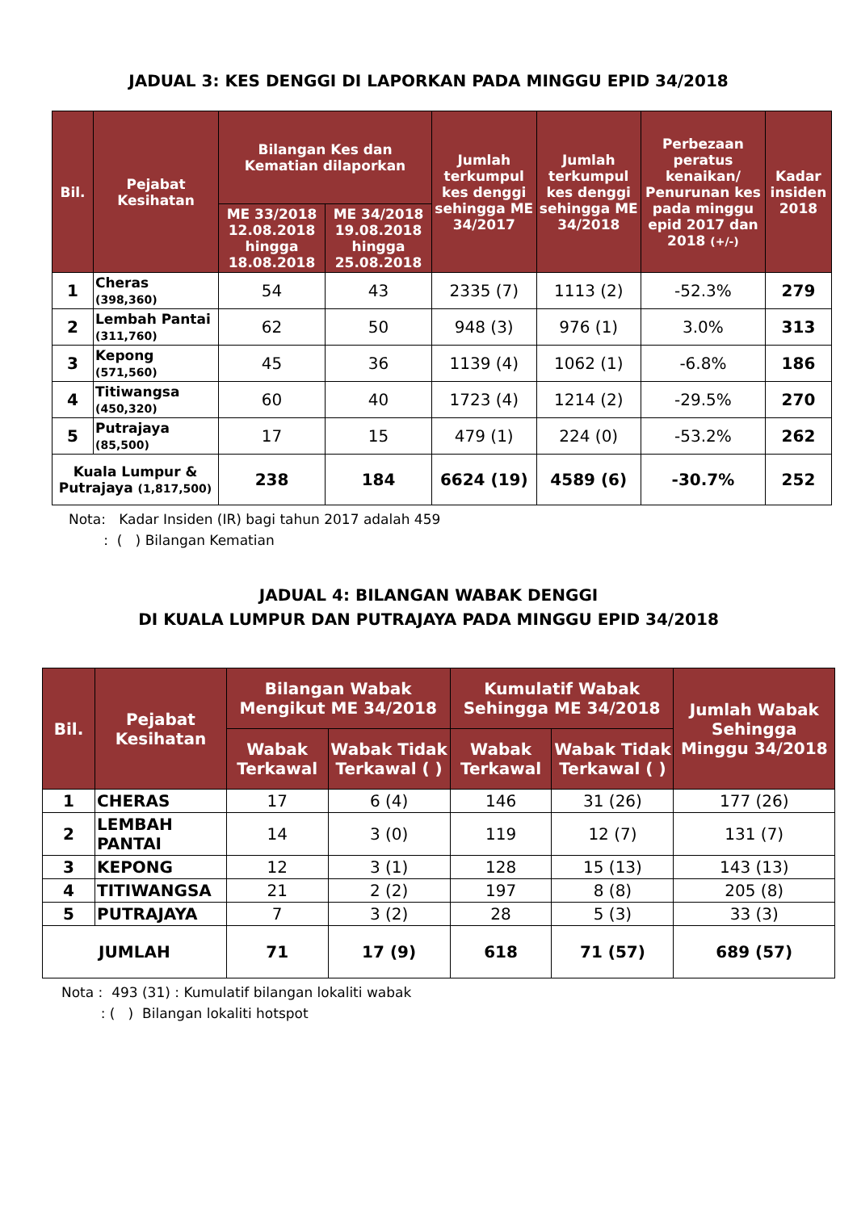JADUAL 3: KES DENGGI DI LAPORKAN PADA MINGGU EPID 34/2018
| Bil. | Pejabat Kesihatan | Bilangan Kes dan Kematian dilaporkan | | Jumlah terkumpul kes denggi sehingga ME 34/2017 | Jumlah terkumpul kes denggi sehingga ME 34/2018 | Perbezaan peratus kenaikan/ Penurunan kes pada minggu epid 2017 dan 2018 (+/-) | Kadar insiden 2018 |
| --- | --- | --- | --- | --- | --- | --- | --- |
| | | ME 33/2018 12.08.2018 hingga 18.08.2018 | ME 34/2018 19.08.2018 hingga 25.08.2018 | | | | |
| 1 | Cheras (398,360) | 54 | 43 | 2335 (7) | 1113 (2) | -52.3% | 279 |
| 2 | Lembah Pantai (311,760) | 62 | 50 | 948 (3) | 976 (1) | 3.0% | 313 |
| 3 | Kepong (571,560) | 45 | 36 | 1139 (4) | 1062 (1) | -6.8% | 186 |
| 4 | Titiwangsa (450,320) | 60 | 40 | 1723 (4) | 1214 (2) | -29.5% | 270 |
| 5 | Putrajaya (85,500) | 17 | 15 | 479 (1) | 224 (0) | -53.2% | 262 |
| Kuala Lumpur & Putrajaya (1,817,500) | | 238 | 184 | 6624 (19) | 4589 (6) | -30.7% | 252 |
Nota: Kadar Insiden (IR) bagi tahun 2017 adalah 459
: ( ) Bilangan Kematian
JADUAL 4: BILANGAN WABAK DENGGI
DI KUALA LUMPUR DAN PUTRAJAYA PADA MINGGU EPID 34/2018
| Bil. | Pejabat Kesihatan | Bilangan Wabak Mengikut ME 34/2018 | | Kumulatif Wabak Sehingga ME 34/2018 | | Jumlah Wabak Sehingga Minggu 34/2018 |
| --- | --- | --- | --- | --- | --- | --- |
| | | Wabak Terkawal | Wabak Tidak Terkawal ( ) | Wabak Terkawal | Wabak Tidak Terkawal ( ) | |
| 1 | CHERAS | 17 | 6 (4) | 146 | 31 (26) | 177 (26) |
| 2 | LEMBAH PANTAI | 14 | 3 (0) | 119 | 12 (7) | 131 (7) |
| 3 | KEPONG | 12 | 3 (1) | 128 | 15 (13) | 143 (13) |
| 4 | TITIWANGSA | 21 | 2 (2) | 197 | 8 (8) | 205 (8) |
| 5 | PUTRAJAYA | 7 | 3 (2) | 28 | 5 (3) | 33 (3) |
| JUMLAH | | 71 | 17 (9) | 618 | 71 (57) | 689 (57) |
Nota : 493 (31) : Kumulatif bilangan lokaliti wabak
: ( ) Bilangan lokaliti hotspot